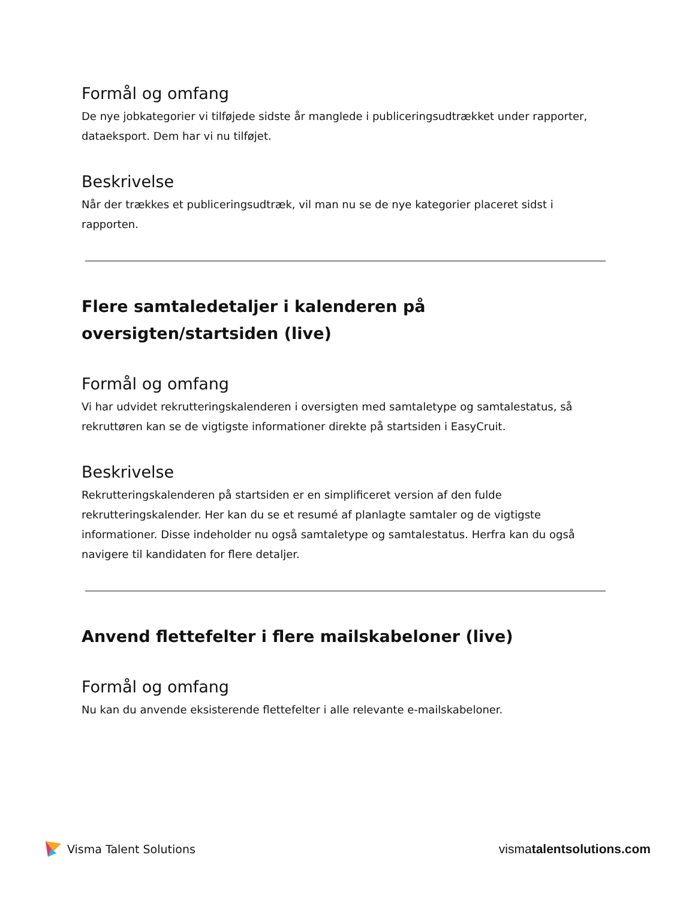Formål og omfang
De nye jobkategorier vi tilføjede sidste år manglede i publiceringsudtrækket under rapporter, dataeksport. Dem har vi nu tilføjet.
Beskrivelse
Når der trækkes et publiceringsudtræk, vil man nu se de nye kategorier placeret sidst i rapporten.
Flere samtaledetaljer i kalenderen på oversigten/startsiden (live)
Formål og omfang
Vi har udvidet rekrutteringskalenderen i oversigten med samtaletype og samtalestatus, så rekruttøren kan se de vigtigste informationer direkte på startsiden i EasyCruit.
Beskrivelse
Rekrutteringskalenderen på startsiden er en simplificeret version af den fulde rekrutteringskalender. Her kan du se et resumé af planlagte samtaler og de vigtigste informationer. Disse indeholder nu også samtaletype og samtalestatus. Herfra kan du også navigere til kandidaten for flere detaljer.
Anvend flettefelter i flere mailskabeloner (live)
Formål og omfang
Nu kan du anvende eksisterende flettefelter i alle relevante e-mailskabeloner.
Visma Talent Solutions vismatalentsolutions.com